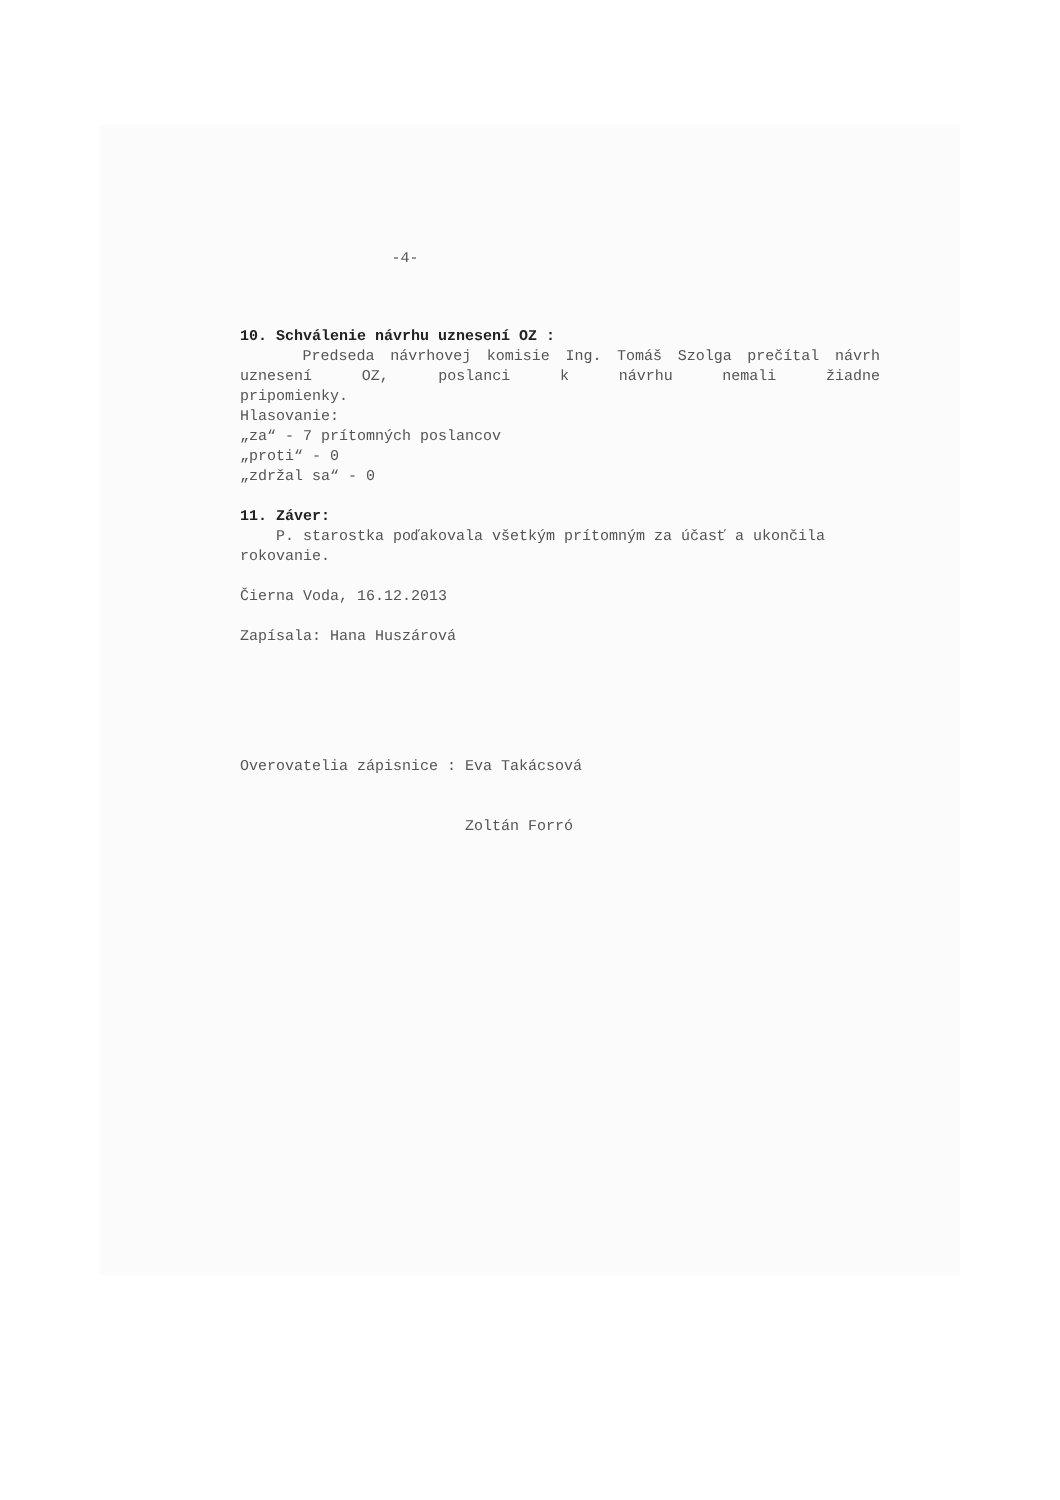-4-
10. Schválenie návrhu uznesení OZ :
Predseda návrhovej komisie Ing. Tomáš Szolga prečítal návrh uznesení OZ, poslanci k návrhu nemali žiadne
pripomienky.
Hlasovanie:
„za“ - 7 prítomných poslancov
„proti“ - 0
„zdržal sa“ - 0
11. Záver:
P. starostka poďakovala všetkým prítomným za účasť a ukončila rokovanie.
Čierna Voda, 16.12.2013
Zapísala: Hana Huszárová
Overovatelia zápisnice : Eva Takácsová
Zoltán Forró